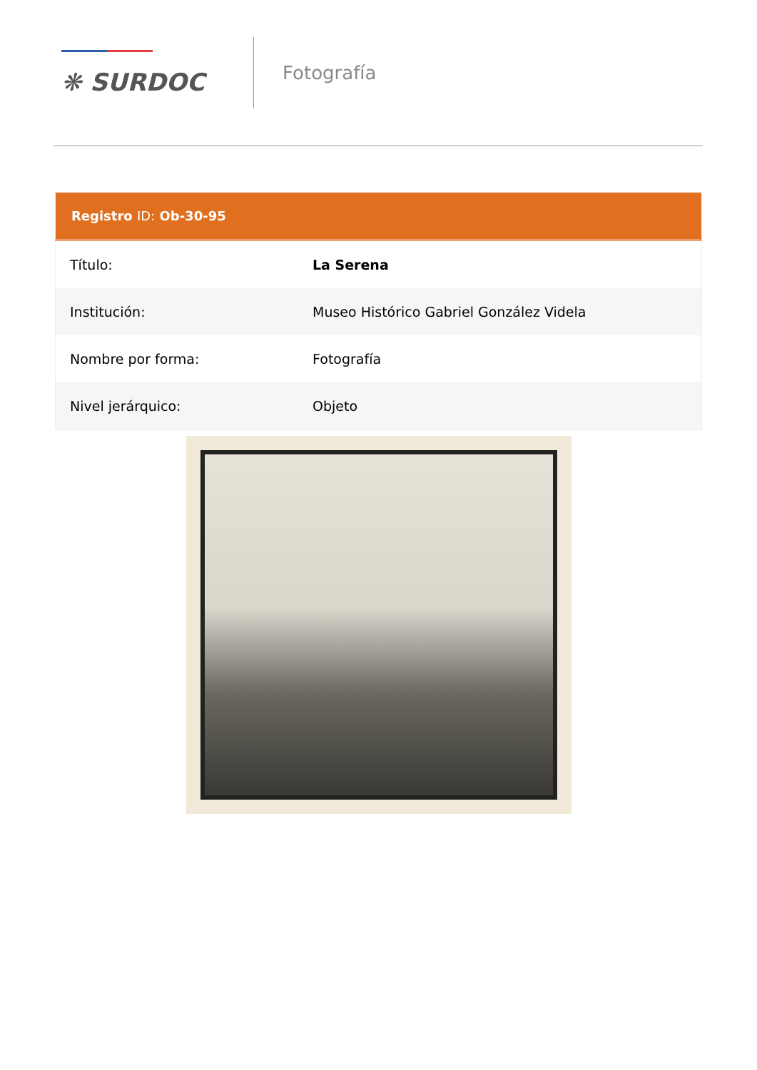❋ SURDOC
Fotografía
| Registro ID: Ob-30-95 | |
| --- | --- |
| Título: | La Serena |
| Institución: | Museo Histórico Gabriel González Videla |
| Nombre por forma: | Fotografía |
| Nivel jerárquico: | Objeto |